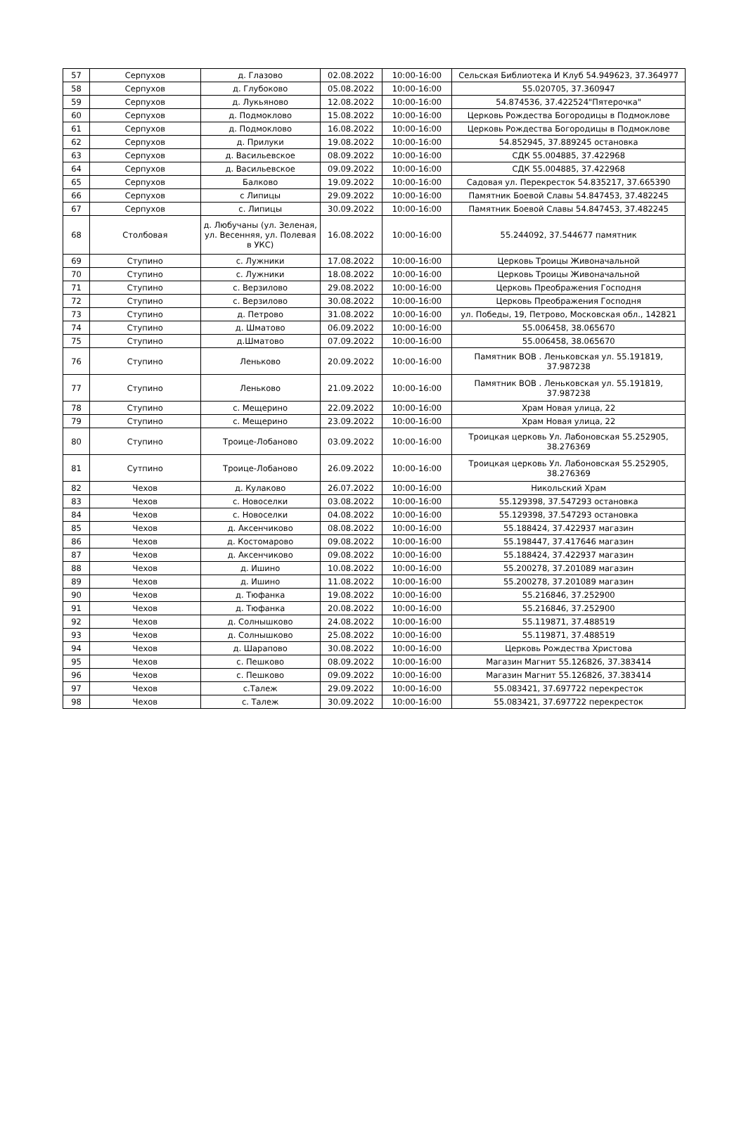| 57 | Серпухов | д. Глазово | 02.08.2022 | 10:00-16:00 | Сельская Библиотека И Клуб 54.949623, 37.364977 |
| 58 | Серпухов | д. Глубоково | 05.08.2022 | 10:00-16:00 | 55.020705, 37.360947 |
| 59 | Серпухов | д. Лукьяново | 12.08.2022 | 10:00-16:00 | 54.874536, 37.422524"Пятерочка" |
| 60 | Серпухов | д. Подмоклово | 15.08.2022 | 10:00-16:00 | Церковь Рождества Богородицы в Подмоклове |
| 61 | Серпухов | д. Подмоклово | 16.08.2022 | 10:00-16:00 | Церковь Рождества Богородицы в Подмоклове |
| 62 | Серпухов | д. Прилуки | 19.08.2022 | 10:00-16:00 | 54.852945, 37.889245 остановка |
| 63 | Серпухов | д. Васильевское | 08.09.2022 | 10:00-16:00 | СДК 55.004885, 37.422968 |
| 64 | Серпухов | д. Васильевское | 09.09.2022 | 10:00-16:00 | СДК 55.004885, 37.422968 |
| 65 | Серпухов | Балково | 19.09.2022 | 10:00-16:00 | Садовая ул. Перекресток 54.835217, 37.665390 |
| 66 | Серпухов | с Липицы | 29.09.2022 | 10:00-16:00 | Памятник Боевой Славы 54.847453, 37.482245 |
| 67 | Серпухов | с. Липицы | 30.09.2022 | 10:00-16:00 | Памятник Боевой Славы 54.847453, 37.482245 |
| 68 | Столбовая | д. Любучаны (ул. Зеленая, ул. Весенняя, ул. Полевая в УКС) | 16.08.2022 | 10:00-16:00 | 55.244092, 37.544677 памятник |
| 69 | Ступино | с. Лужники | 17.08.2022 | 10:00-16:00 | Церковь Троицы Живоначальной |
| 70 | Ступино | с. Лужники | 18.08.2022 | 10:00-16:00 | Церковь Троицы Живоначальной |
| 71 | Ступино | с. Верзилово | 29.08.2022 | 10:00-16:00 | Церковь Преображения Господня |
| 72 | Ступино | с. Верзилово | 30.08.2022 | 10:00-16:00 | Церковь Преображения Господня |
| 73 | Ступино | д. Петрово | 31.08.2022 | 10:00-16:00 | ул. Победы, 19, Петрово, Московская обл., 142821 |
| 74 | Ступино | д. Шматово | 06.09.2022 | 10:00-16:00 | 55.006458, 38.065670 |
| 75 | Ступино | д.Шматово | 07.09.2022 | 10:00-16:00 | 55.006458, 38.065670 |
| 76 | Ступино | Леньково | 20.09.2022 | 10:00-16:00 | Памятник ВОВ . Леньковская ул. 55.191819, 37.987238 |
| 77 | Ступино | Леньково | 21.09.2022 | 10:00-16:00 | Памятник ВОВ . Леньковская ул. 55.191819, 37.987238 |
| 78 | Ступино | с. Мещерино | 22.09.2022 | 10:00-16:00 | Храм Новая улица, 22 |
| 79 | Ступино | с. Мещерино | 23.09.2022 | 10:00-16:00 | Храм Новая улица, 22 |
| 80 | Ступино | Троице-Лобаново | 03.09.2022 | 10:00-16:00 | Троицкая церковь Ул. Лабоновская 55.252905, 38.276369 |
| 81 | Сутпино | Троице-Лобаново | 26.09.2022 | 10:00-16:00 | Троицкая церковь Ул. Лабоновская 55.252905, 38.276369 |
| 82 | Чехов | д. Кулаково | 26.07.2022 | 10:00-16:00 | Никольский Храм |
| 83 | Чехов | с. Новоселки | 03.08.2022 | 10:00-16:00 | 55.129398, 37.547293 остановка |
| 84 | Чехов | с. Новоселки | 04.08.2022 | 10:00-16:00 | 55.129398, 37.547293 остановка |
| 85 | Чехов | д. Аксенчиково | 08.08.2022 | 10:00-16:00 | 55.188424, 37.422937 магазин |
| 86 | Чехов | д. Костомарово | 09.08.2022 | 10:00-16:00 | 55.198447, 37.417646 магазин |
| 87 | Чехов | д. Аксенчиково | 09.08.2022 | 10:00-16:00 | 55.188424, 37.422937 магазин |
| 88 | Чехов | д. Ишино | 10.08.2022 | 10:00-16:00 | 55.200278, 37.201089 магазин |
| 89 | Чехов | д. Ишино | 11.08.2022 | 10:00-16:00 | 55.200278, 37.201089 магазин |
| 90 | Чехов | д. Тюфанка | 19.08.2022 | 10:00-16:00 | 55.216846, 37.252900 |
| 91 | Чехов | д. Тюфанка | 20.08.2022 | 10:00-16:00 | 55.216846, 37.252900 |
| 92 | Чехов | д. Солнышково | 24.08.2022 | 10:00-16:00 | 55.119871, 37.488519 |
| 93 | Чехов | д. Солнышково | 25.08.2022 | 10:00-16:00 | 55.119871, 37.488519 |
| 94 | Чехов | д. Шарапово | 30.08.2022 | 10:00-16:00 | Церковь Рождества Христова |
| 95 | Чехов | с. Пешково | 08.09.2022 | 10:00-16:00 | Магазин Магнит 55.126826, 37.383414 |
| 96 | Чехов | с. Пешково | 09.09.2022 | 10:00-16:00 | Магазин Магнит 55.126826, 37.383414 |
| 97 | Чехов | с.Талеж | 29.09.2022 | 10:00-16:00 | 55.083421, 37.697722 перекресток |
| 98 | Чехов | с. Талеж | 30.09.2022 | 10:00-16:00 | 55.083421, 37.697722 перекресток |